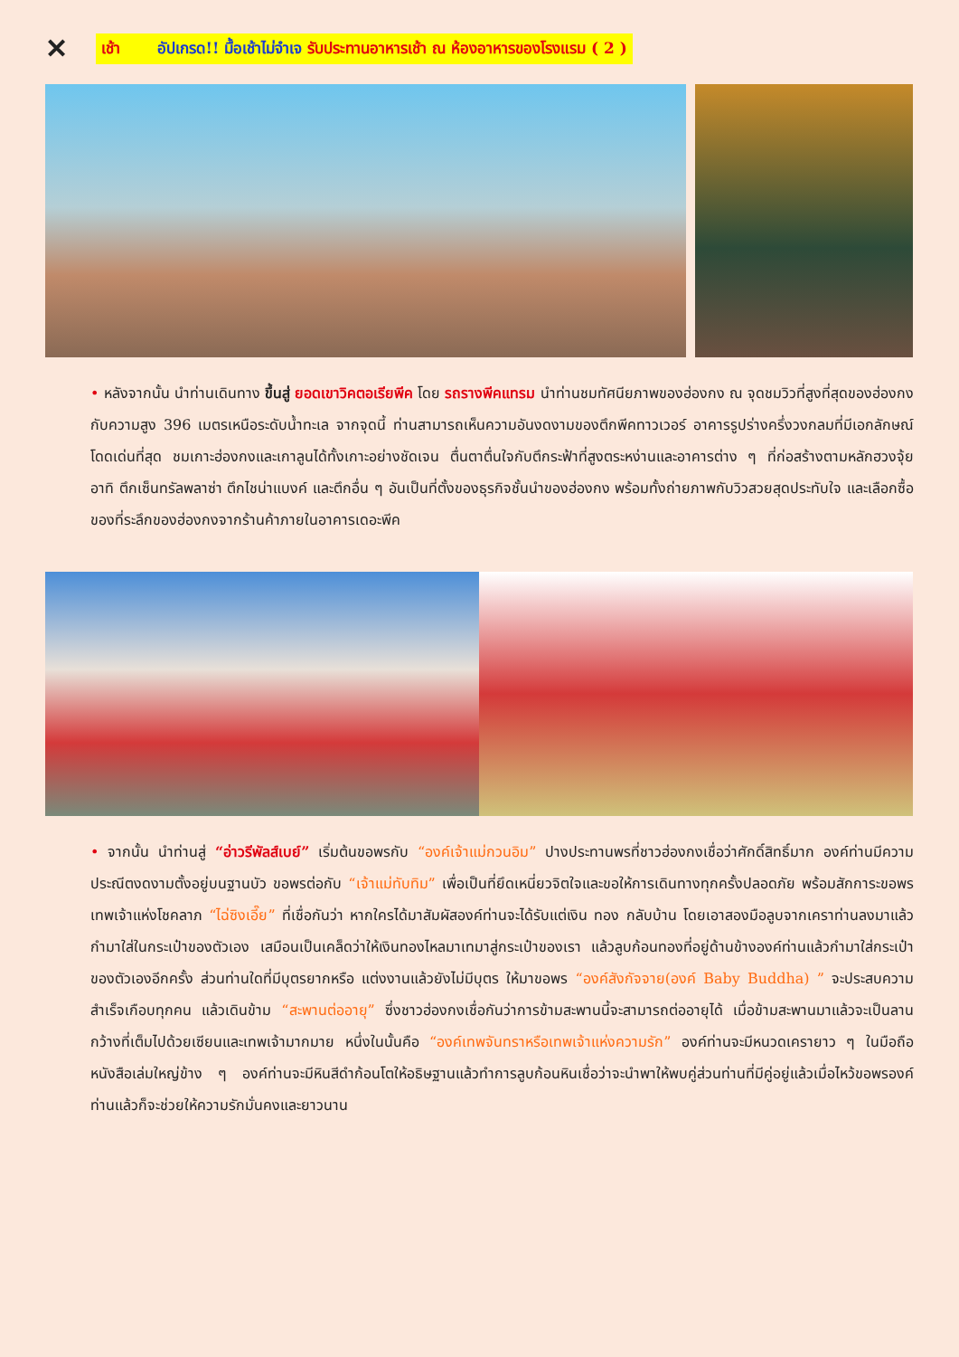✕ เช้า อัปเกรด!! มื้อเช้าไม่จำเจ รับประทานอาหารเช้า ณ ห้องอาหารของโรงแรม ( 2 )
• หลังจากนั้น นำท่านเดินทาง ขึ้นสู่ ยอดเขาวิคตอเรียพีค โดย รถรางพีคแทรม นำท่านชมทัศนียภาพของฮ่องกง ณ จุดชมวิวที่สูงที่สุดของฮ่องกงกับความสูง 396 เมตรเหนือระดับน้ำทะเล จากจุดนี้ ท่านสามารถเห็นความอันงดงามของตึกพีคทาวเวอร์ อาคารรูปร่างครึ่งวงกลมที่มีเอกลักษณ์โดดเด่นที่สุด ชมเกาะฮ่องกงและเกาลูนได้ทั้งเกาะอย่างชัดเจน ตื่นตาตื่นใจกับตึกระฟ้าที่สูงตระหง่านและอาคารต่าง ๆ ที่ก่อสร้างตามหลักฮวงจุ้ย อาทิ ตึกเซ็นทรัลพลาซ่า ตึกไชน่าแบงค์ และตึกอื่น ๆ อันเป็นที่ตั้งของธุรกิจชั้นนำของฮ่องกง พร้อมทั้งถ่ายภาพกับวิวสวยสุดประทับใจ และเลือกซื้อของที่ระลึกของฮ่องกงจากร้านค้าภายในอาคารเดอะพีค
• จากนั้น นำท่านสู่ “อ่าวรีพัลส์เบย์” เริ่มต้นขอพรกับ “องค์เจ้าแม่กวนอิม” ปางประทานพรที่ชาวฮ่องกงเชื่อว่าศักดิ์สิทธิ์มาก องค์ท่านมีความประณีตงดงามตั้งอยู่บนฐานบัว ขอพรต่อกับ “เจ้าแม่ทับทิม” เพื่อเป็นที่ยึดเหนี่ยวจิตใจและขอให้การเดินทางทุกครั้งปลอดภัย พร้อมสักการะขอพรเทพเจ้าแห่งโชคลาภ “ไฉ่ซิงเอี๊ย” ที่เชื่อกันว่า หากใครได้มาสัมผัสองค์ท่านจะได้รับแต่เงิน ทอง กลับบ้าน โดยเอาสองมือลูบจากเคราท่านลงมาแล้วกำมาใส่ในกระเป๋าของตัวเอง เสมือนเป็นเคล็ดว่าให้เงินทองไหลมาเทมาสู่กระเป๋าของเรา แล้วลูบก้อนทองที่อยู่ด้านข้างองค์ท่านแล้วกำมาใส่กระเป๋าของตัวเองอีกครั้ง ส่วนท่านใดที่มีบุตรยากหรือ แต่งงานแล้วยังไม่มีบุตร ให้มาขอพร “องค์สังกัจจาย(องค์ Baby Buddha) ” จะประสบความสำเร็จเกือบทุกคน แล้วเดินข้าม “สะพานต่ออายุ” ซึ่งชาวฮ่องกงเชื่อกันว่าการข้ามสะพานนี้จะสามารถต่ออายุได้ เมื่อข้ามสะพานมาแล้วจะเป็นลานกว้างที่เต็มไปด้วยเซียนและเทพเจ้ามากมาย หนึ่งในนั้นคือ “องค์เทพจันทราหรือเทพเจ้าแห่งความรัก” องค์ท่านจะมีหนวดเครายาว ๆ ในมือถือหนังสือเล่มใหญ่ข้าง ๆ องค์ท่านจะมีหินสีดำก้อนโตให้อธิษฐานแล้วทำการลูบก้อนหินเชื่อว่าจะนำพาให้พบคู่ส่วนท่านที่มีคู่อยู่แล้วเมื่อไหว้ขอพรองค์ท่านแล้วก็จะช่วยให้ความรักมั่นคงและยาวนาน